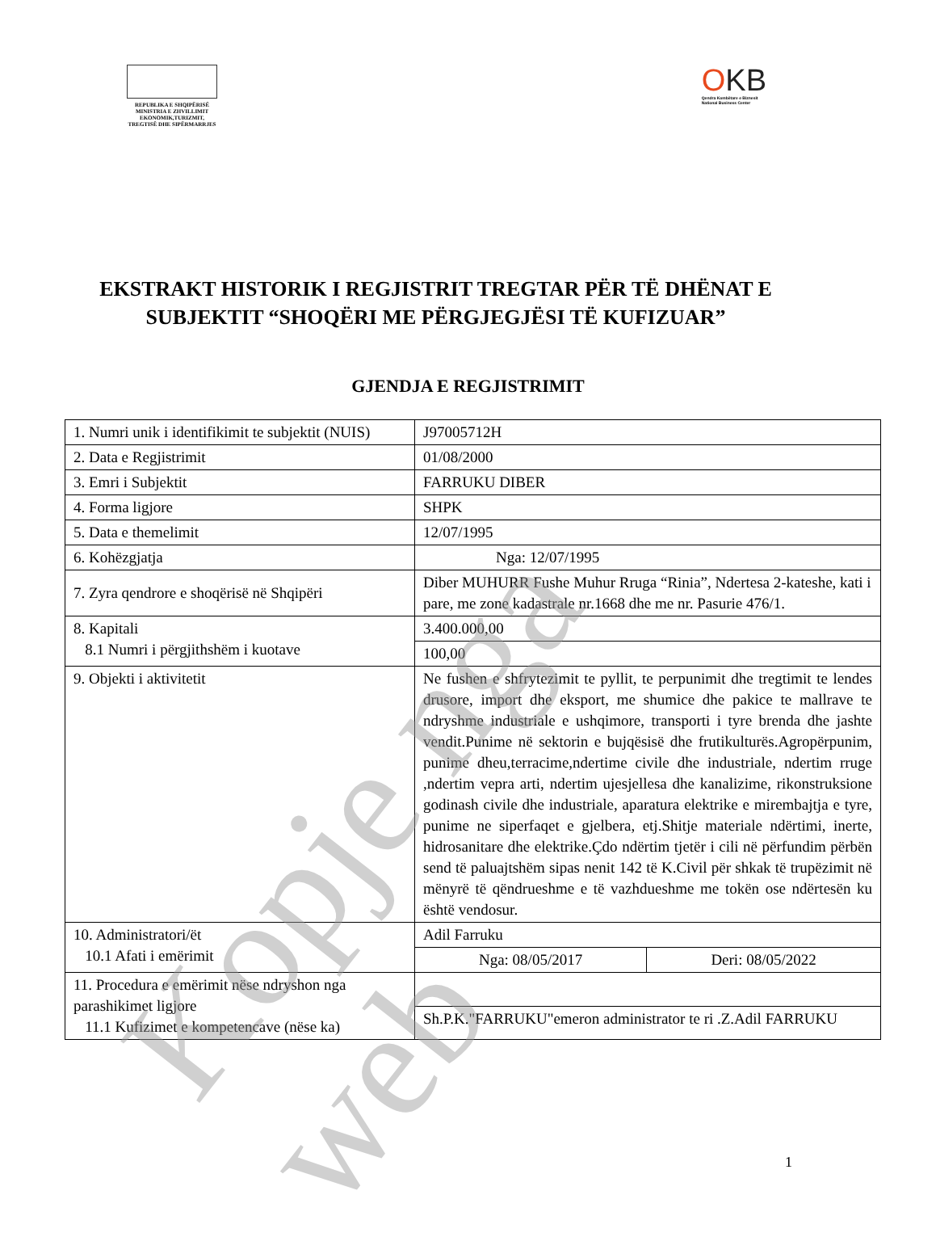REPUBLIKA E SHQIPËRISË
MINISTRIA E ZHVILLIMIT
EKONOMIK,TURIZMIT,
TREGTISË DHE SIPËRMARRJES
OKB
Qendra Kombëtare e Biznesit
National Business Center
EKSTRAKT HISTORIK I REGJISTRIT TREGTAR PËR TË DHËNAT E SUBJEKTIT “SHOQËRI ME PËRGJEGJËSI TË KUFIZUAR”
GJENDJA E REGJISTRIMIT
| 1. Numri unik i identifikimit te subjektit (NUIS) | J97005712H | |
| 2. Data e Regjistrimit | 01/08/2000 | |
| 3. Emri i Subjektit | FARRUKU DIBER | |
| 4. Forma ligjore | SHPK | |
| 5. Data e themelimit | 12/07/1995 | |
| 6. Kohëzgjatja | Nga: 12/07/1995 | |
| 7. Zyra qendrore e shoqërisë në Shqipëri | Diber MUHURR Fushe Muhur Rruga “Rinia”, Ndertesa 2-kateshe, kati i pare, me zone kadastrale nr.1668 dhe me nr. Pasurie 476/1. | |
| 8. Kapitali 8.1 Numri i përgjithshëm i kuotave | 3.400.000,00 | |
| | 100,00 | |
| 9. Objekti i aktivitetit | Ne fushen e shfrytezimit te pyllit, te perpunimit dhe tregtimit te lendes drusore, import dhe eksport, me shumice dhe pakice te mallrave te ndryshme industriale e ushqimore, transporti i tyre brenda dhe jashte vendit.Punime në sektorin e bujqësisë dhe frutikulturës.Agropërpunim, punime dheu,terracime,ndertime civile dhe industriale, ndertim rruge ,ndertim vepra arti, ndertim ujesjellesa dhe kanalizime, rikonstruksione godinash civile dhe industriale, aparatura elektrike e mirembajtja e tyre, punime ne siperfaqet e gjelbera, etj.Shitje materiale ndërtimi, inerte, hidrosanitare dhe elektrike.Çdo ndërtim tjetër i cili në përfundim përbën send të paluajtshëm sipas nenit 142 të K.Civil për shkak të trupëzimit në mënyrë të qëndrueshme e të vazhdueshme me tokën ose ndërtesën ku është vendosur. | |
| 10. Administratori/ët 10.1 Afati i emërimit | Adil Farruku | |
| | Nga: 08/05/2017 | Deri: 08/05/2022 |
| 11. Procedura e emërimit nëse ndryshon nga parashikimet ligjore 11.1 Kufizimet e kompetencave (nëse ka) | | |
| | Sh.P.K."FARRUKU"emeron administrator te ri .Z.Adil FARRUKU | |
1
Kopje nga web